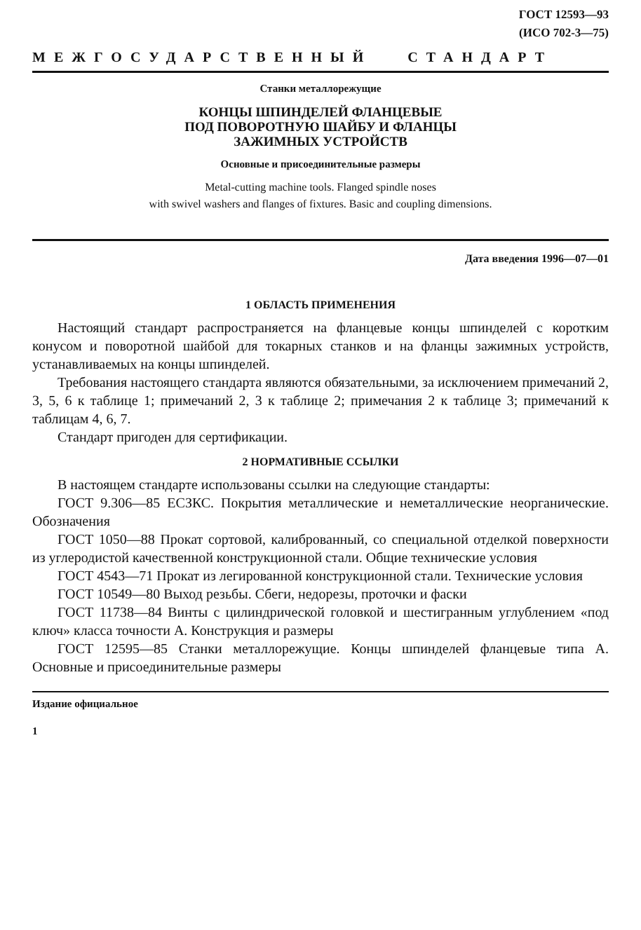ГОСТ 12593—93
(ИСО 702-3—75)
МЕЖГОСУДАРСТВЕННЫЙ СТАНДАРТ
Станки металлорежущие
КОНЦЫ ШПИНДЕЛЕЙ ФЛАНЦЕВЫЕ
ПОД ПОВОРОТНУЮ ШАЙБУ И ФЛАНЦЫ
ЗАЖИМНЫХ УСТРОЙСТВ
Основные и присоединительные размеры
Metal-cutting machine tools. Flanged spindle noses
with swivel washers and flanges of fixtures. Basic and coupling dimensions.
Дата введения 1996—07—01
1 ОБЛАСТЬ ПРИМЕНЕНИЯ
Настоящий стандарт распространяется на фланцевые концы шпинделей с коротким конусом и поворотной шайбой для токарных станков и на фланцы зажимных устройств, устанавливаемых на концы шпинделей.
Требования настоящего стандарта являются обязательными, за исключением примечаний 2, 3, 5, 6 к таблице 1; примечаний 2, 3 к таблице 2; примечания 2 к таблице 3; примечаний к таблицам 4, 6, 7.
Стандарт пригоден для сертификации.
2 НОРМАТИВНЫЕ ССЫЛКИ
В настоящем стандарте использованы ссылки на следующие стандарты:
ГОСТ 9.306—85 ЕСЗКС. Покрытия металлические и неметаллические неорганические. Обозначения
ГОСТ 1050—88 Прокат сортовой, калиброванный, со специальной отделкой поверхности из углеродистой качественной конструкционной стали. Общие технические условия
ГОСТ 4543—71 Прокат из легированной конструкционной стали. Технические условия
ГОСТ 10549—80 Выход резьбы. Сбеги, недорезы, проточки и фаски
ГОСТ 11738—84 Винты с цилиндрической головкой и шестигранным углублением «под ключ» класса точности А. Конструкция и размеры
ГОСТ 12595—85 Станки металлорежущие. Концы шпинделей фланцевые типа А. Основные и присоединительные размеры
Издание официальное
1